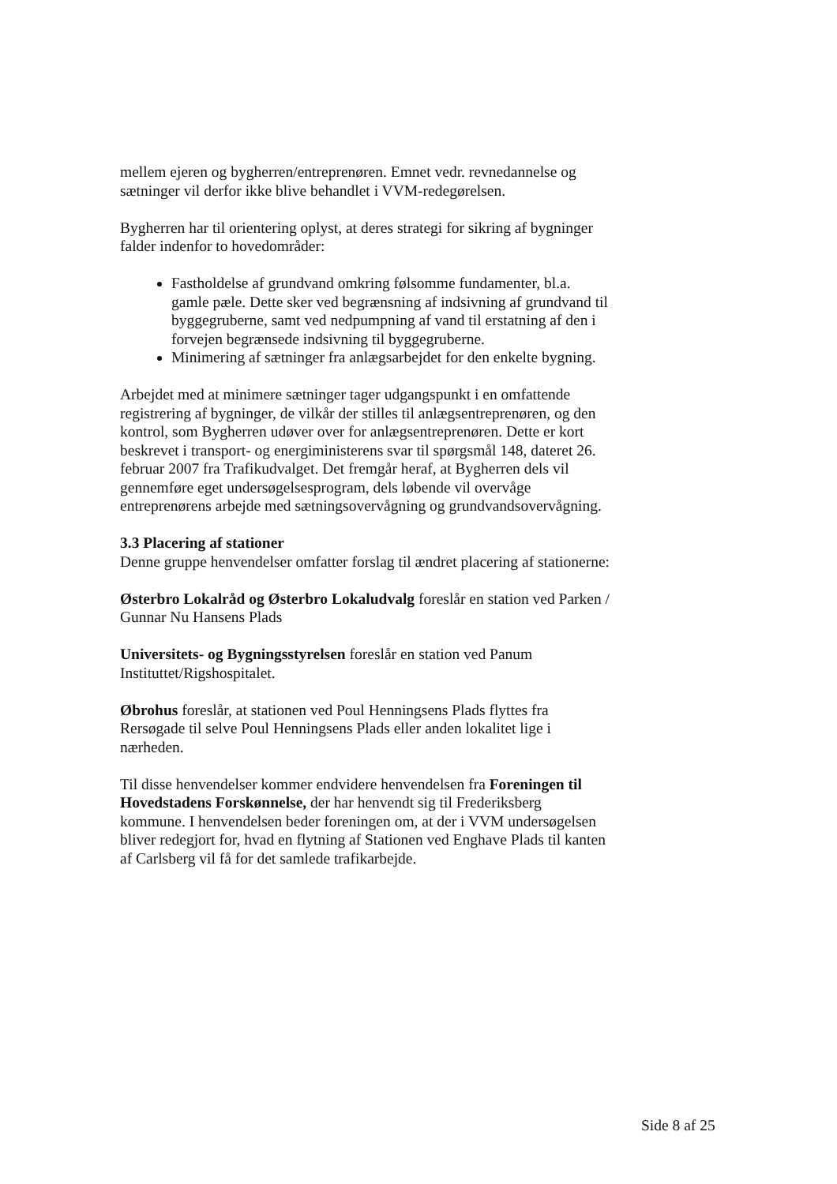mellem ejeren og bygherren/entreprenøren. Emnet vedr. revnedannelse og sætninger vil derfor ikke blive behandlet i VVM-redegørelsen.
Bygherren har til orientering oplyst, at deres strategi for sikring af bygninger falder indenfor to hovedområder:
Fastholdelse af grundvand omkring følsomme fundamenter, bl.a. gamle pæle. Dette sker ved begrænsning af indsivning af grundvand til byggegruberne, samt ved nedpumpning af vand til erstatning af den i forvejen begrænsede indsivning til byggegruberne.
Minimering af sætninger fra anlægsarbejdet for den enkelte bygning.
Arbejdet med at minimere sætninger tager udgangspunkt i en omfattende registrering af bygninger, de vilkår der stilles til anlægsentreprenøren, og den kontrol, som Bygherren udøver over for anlægsentreprenøren. Dette er kort beskrevet i transport- og energiministerens svar til spørgsmål 148, dateret 26. februar 2007 fra Trafikudvalget. Det fremgår heraf, at Bygherren dels vil gennemføre eget undersøgelsesprogram, dels løbende vil overvåge entreprenørens arbejde med sætningsovervågning og grundvandsovervågning.
3.3 Placering af stationer
Denne gruppe henvendelser omfatter forslag til ændret placering af stationerne:
Østerbro Lokalråd og Østerbro Lokaludvalg foreslår en station ved Parken / Gunnar Nu Hansens Plads
Universitets- og Bygningsstyrelsen foreslår en station ved Panum Instituttet/Rigshospitalet.
Øbrohus foreslår, at stationen ved Poul Henningsens Plads flyttes fra Rersøgade til selve Poul Henningsens Plads eller anden lokalitet lige i nærheden.
Til disse henvendelser kommer endvidere henvendelsen fra Foreningen til Hovedstadens Forskønnelse, der har henvendt sig til Frederiksberg kommune. I henvendelsen beder foreningen om, at der i VVM undersøgelsen bliver redegjort for, hvad en flytning af Stationen ved Enghave Plads til kanten af Carlsberg vil få for det samlede trafikarbejde.
Side 8 af 25